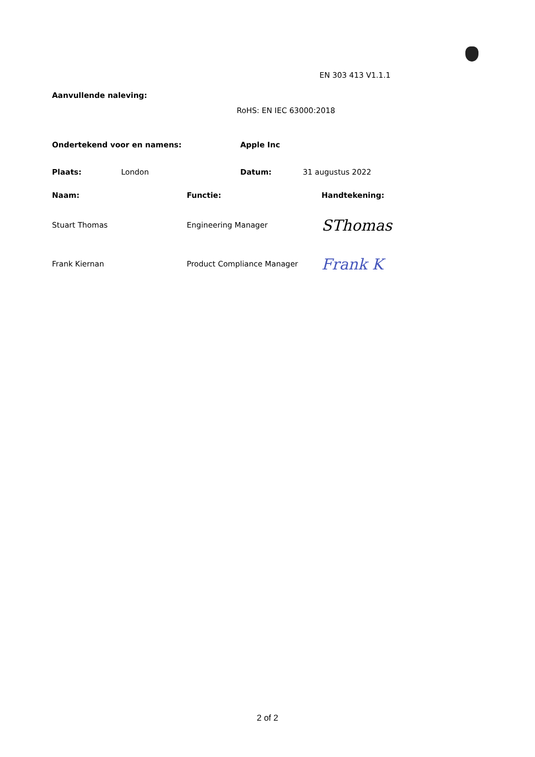EN 303 413 V1.1.1
Aanvullende naleving:
RoHS: EN IEC 63000:2018
Ondertekend voor en namens: Apple Inc
Plaats: London Datum: 31 augustus 2022
Naam: Functie: Handtekening:
Stuart Thomas Engineering Manager SThomas
Frank Kiernan Product Compliance Manager Frank K
2 of 2